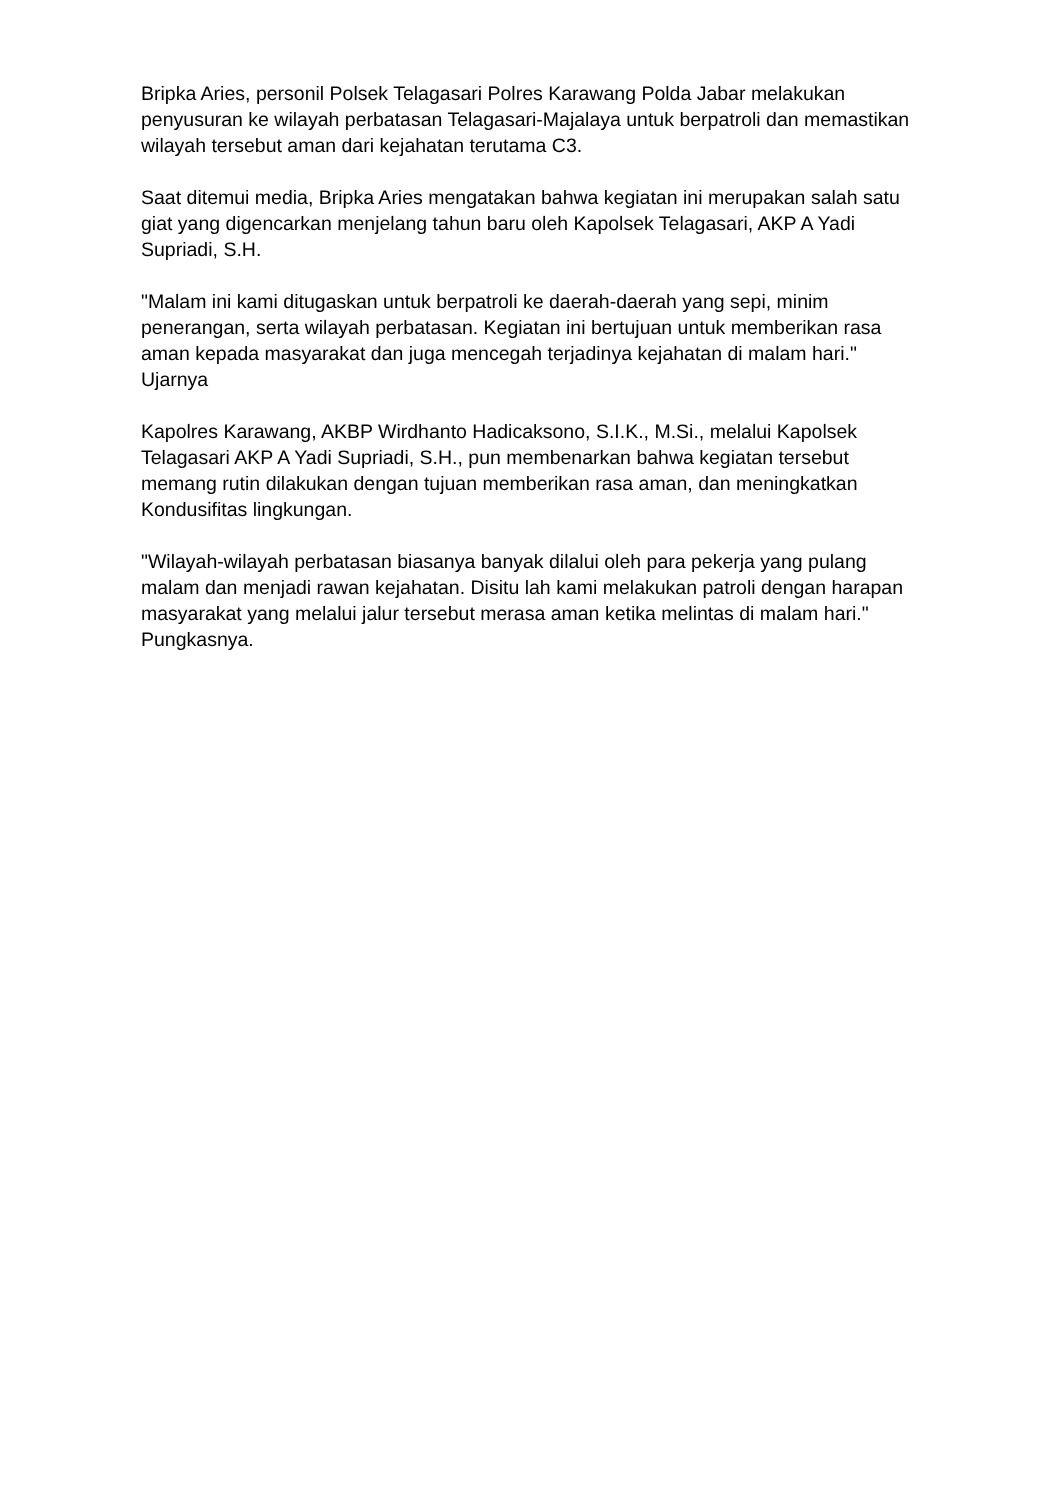Bripka Aries, personil Polsek Telagasari Polres Karawang Polda Jabar melakukan penyusuran ke wilayah perbatasan Telagasari-Majalaya untuk berpatroli dan memastikan wilayah tersebut aman dari kejahatan terutama C3.
Saat ditemui media, Bripka Aries mengatakan bahwa kegiatan ini merupakan salah satu giat yang digencarkan menjelang tahun baru oleh Kapolsek Telagasari, AKP A Yadi Supriadi, S.H.
"Malam ini kami ditugaskan untuk berpatroli ke daerah-daerah yang sepi, minim penerangan, serta wilayah perbatasan. Kegiatan ini bertujuan untuk memberikan rasa aman kepada masyarakat dan juga mencegah terjadinya kejahatan di malam hari." Ujarnya
Kapolres Karawang, AKBP Wirdhanto Hadicaksono, S.I.K., M.Si., melalui Kapolsek Telagasari AKP A Yadi Supriadi, S.H., pun membenarkan bahwa kegiatan tersebut memang rutin dilakukan dengan tujuan memberikan rasa aman, dan meningkatkan Kondusifitas lingkungan.
"Wilayah-wilayah perbatasan biasanya banyak dilalui oleh para pekerja yang pulang malam dan menjadi rawan kejahatan. Disitu lah kami melakukan patroli dengan harapan masyarakat yang melalui jalur tersebut merasa aman ketika melintas di malam hari." Pungkasnya.